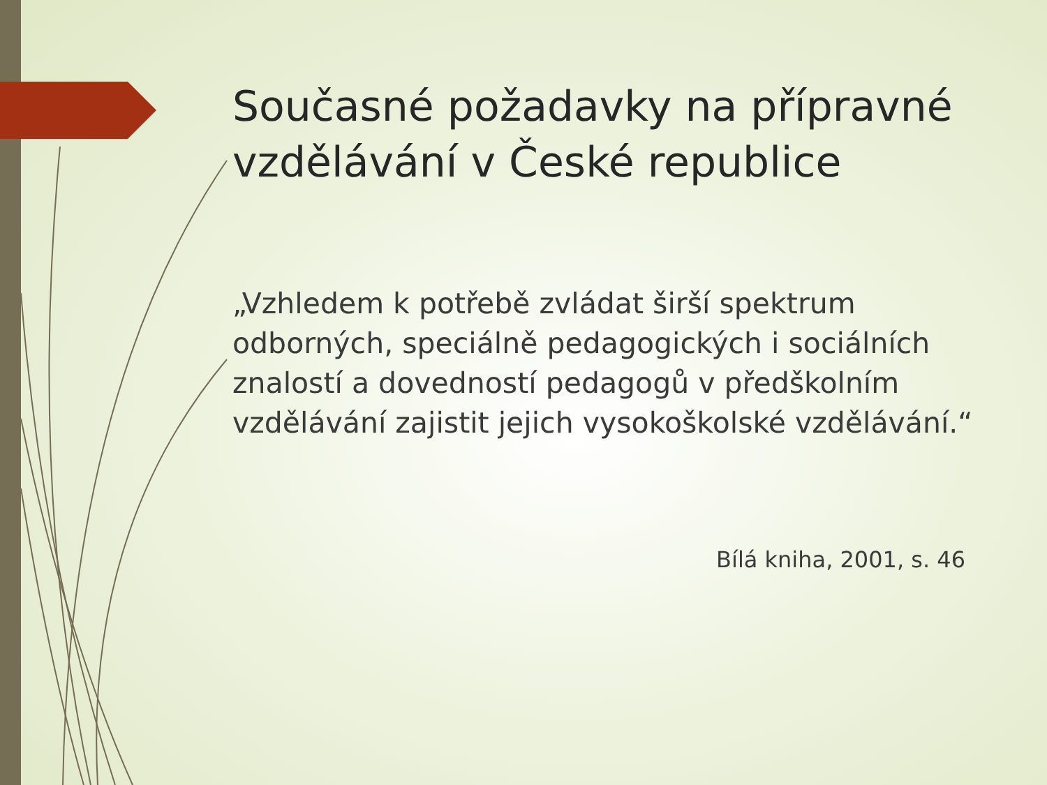Současné požadavky na přípravné vzdělávání v České republice
„Vzhledem k potřebě zvládat širší spektrum odborných, speciálně pedagogických i sociálních znalostí a dovedností pedagogů v předškolním vzdělávání zajistit jejich vysokoškolské vzdělávání.“
Bílá kniha, 2001, s. 46